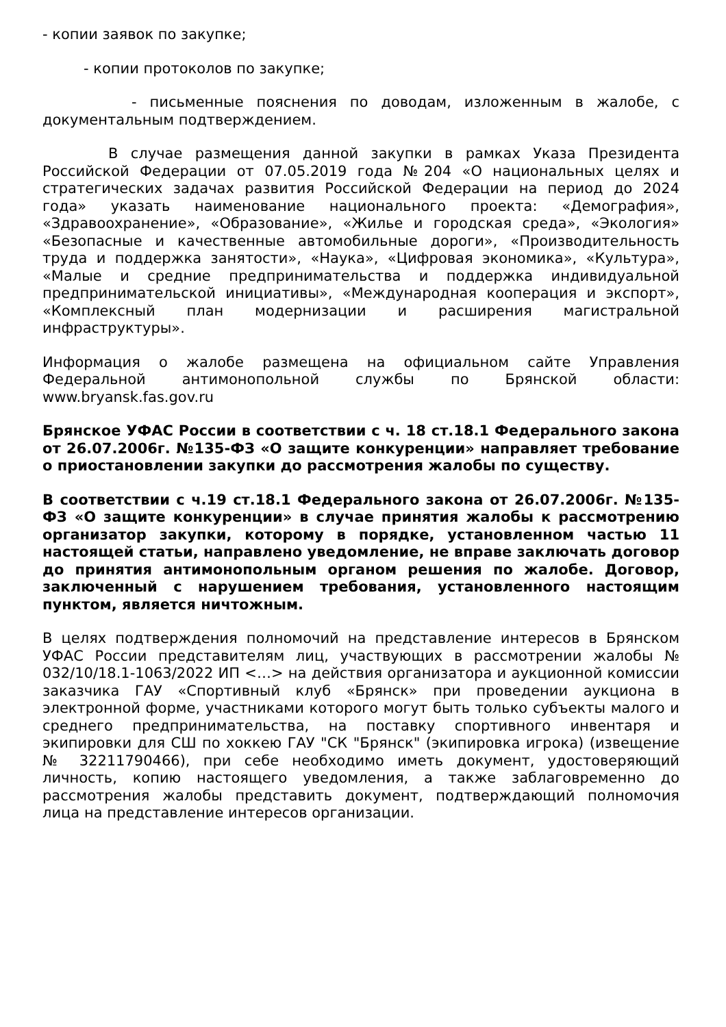- копии заявок по закупке;
- копии протоколов по закупке;
- письменные пояснения по доводам, изложенным в жалобе, с документальным подтверждением.
В случае размещения данной закупки в рамках Указа Президента Российской Федерации от 07.05.2019 года №204 «О национальных целях и стратегических задачах развития Российской Федерации на период до 2024 года» указать наименование национального проекта: «Демография», «Здравоохранение», «Образование», «Жилье и городская среда», «Экология» «Безопасные и качественные автомобильные дороги», «Производительность труда и поддержка занятости», «Наука», «Цифровая экономика», «Культура», «Малые и средние предпринимательства и поддержка индивидуальной предпринимательской инициативы», «Международная кооперация и экспорт», «Комплексный план модернизации и расширения магистральной инфраструктуры».
Информация о жалобе размещена на официальном сайте Управления Федеральной антимонопольной службы по Брянской области: www.bryansk.fas.gov.ru
Брянское УФАС России в соответствии с ч. 18 ст.18.1 Федерального закона от 26.07.2006г. №135-ФЗ «О защите конкуренции» направляет требование о приостановлении закупки до рассмотрения жалобы по существу.
В соответствии с ч.19 ст.18.1 Федерального закона от 26.07.2006г. №135-ФЗ «О защите конкуренции» в случае принятия жалобы к рассмотрению организатор закупки, которому в порядке, установленном частью 11 настоящей статьи, направлено уведомление, не вправе заключать договор до принятия антимонопольным органом решения по жалобе. Договор, заключенный с нарушением требования, установленного настоящим пунктом, является ничтожным.
В целях подтверждения полномочий на представление интересов в Брянском УФАС России представителям лиц, участвующих в рассмотрении жалобы № 032/10/18.1-1063/2022 ИП <…> на действия организатора и аукционной комиссии заказчика ГАУ «Спортивный клуб «Брянск» при проведении аукциона в электронной форме, участниками которого могут быть только субъекты малого и среднего предпринимательства, на поставку спортивного инвентаря и экипировки для СШ по хоккею ГАУ "СК "Брянск" (экипировка игрока) (извещение № 32211790466), при себе необходимо иметь документ, удостоверяющий личность, копию настоящего уведомления, а также заблаговременно до рассмотрения жалобы представить документ, подтверждающий полномочия лица на представление интересов организации.